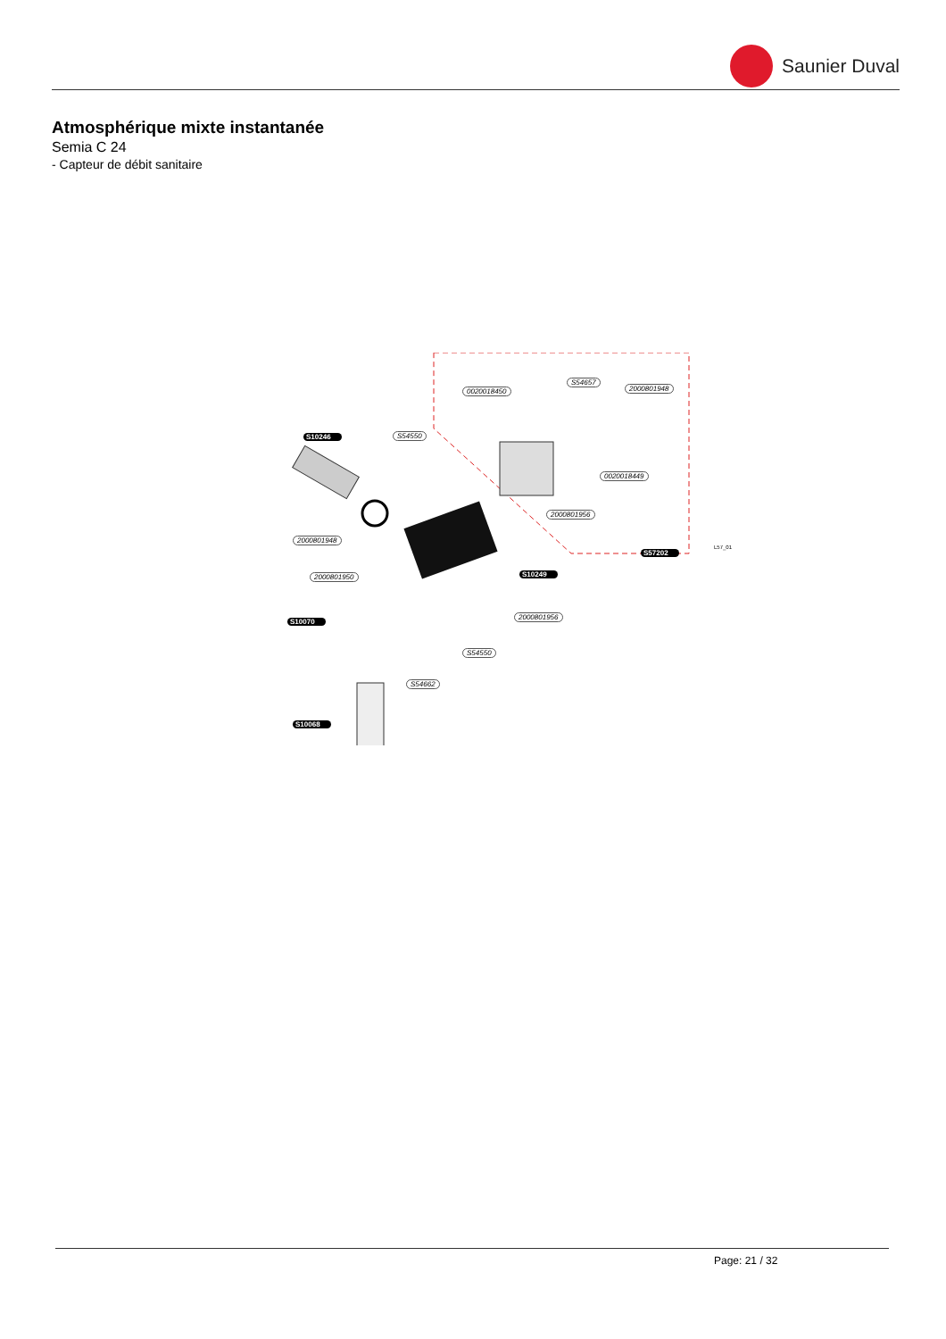Saunier Duval
Atmosphérique mixte instantanée
Semia C 24
- Capteur de débit sanitaire
0020018450
S54657
2000801948
S10246 S54550
0020018449
2000801956
2000801948
S57202
2000801950 S10249
S10070
2000801956
S54550
S54662
S10068
L57_01
Page: 21 / 32